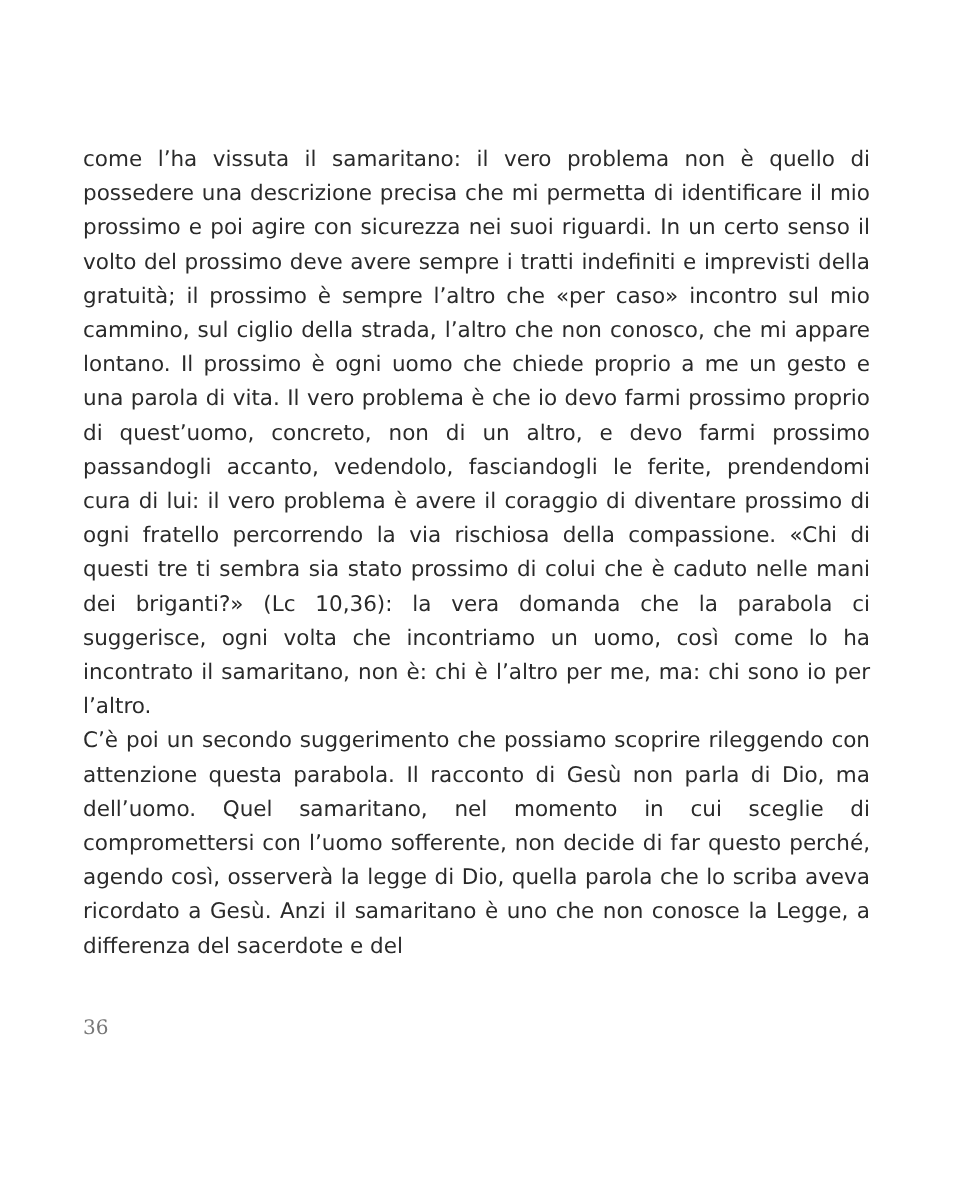come l’ha vissuta il samaritano: il vero problema non è quello di possedere una descrizione precisa che mi permetta di identificare il mio prossimo e poi agire con sicurezza nei suoi riguardi. In un certo senso il volto del prossimo deve avere sempre i tratti indefiniti e imprevisti della gratuità; il prossimo è sempre l’altro che «per caso» incontro sul mio cammino, sul ciglio della strada, l’altro che non conosco, che mi appare lontano. Il prossimo è ogni uomo che chiede proprio a me un gesto e una parola di vita. Il vero problema è che io devo farmi prossimo proprio di quest’uomo, concreto, non di un altro, e devo farmi prossimo passandogli accanto, vedendolo, fasciandogli le ferite, prendendomi cura di lui: il vero problema è avere il coraggio di diventare prossimo di ogni fratello percorrendo la via rischiosa della compassione. «Chi di questi tre ti sembra sia stato prossimo di colui che è caduto nelle mani dei briganti?» (Lc 10,36): la vera domanda che la parabola ci suggerisce, ogni volta che incontriamo un uomo, così come lo ha incontrato il samaritano, non è: chi è l’altro per me, ma: chi sono io per l’altro.
C’è poi un secondo suggerimento che possiamo scoprire rileggendo con attenzione questa parabola. Il racconto di Gesù non parla di Dio, ma dell’uomo. Quel samaritano, nel momento in cui sceglie di compromettersi con l’uomo sofferente, non decide di far questo perché, agendo così, osserverà la legge di Dio, quella parola che lo scriba aveva ricordato a Gesù. Anzi il samaritano è uno che non conosce la Legge, a differenza del sacerdote e del
36